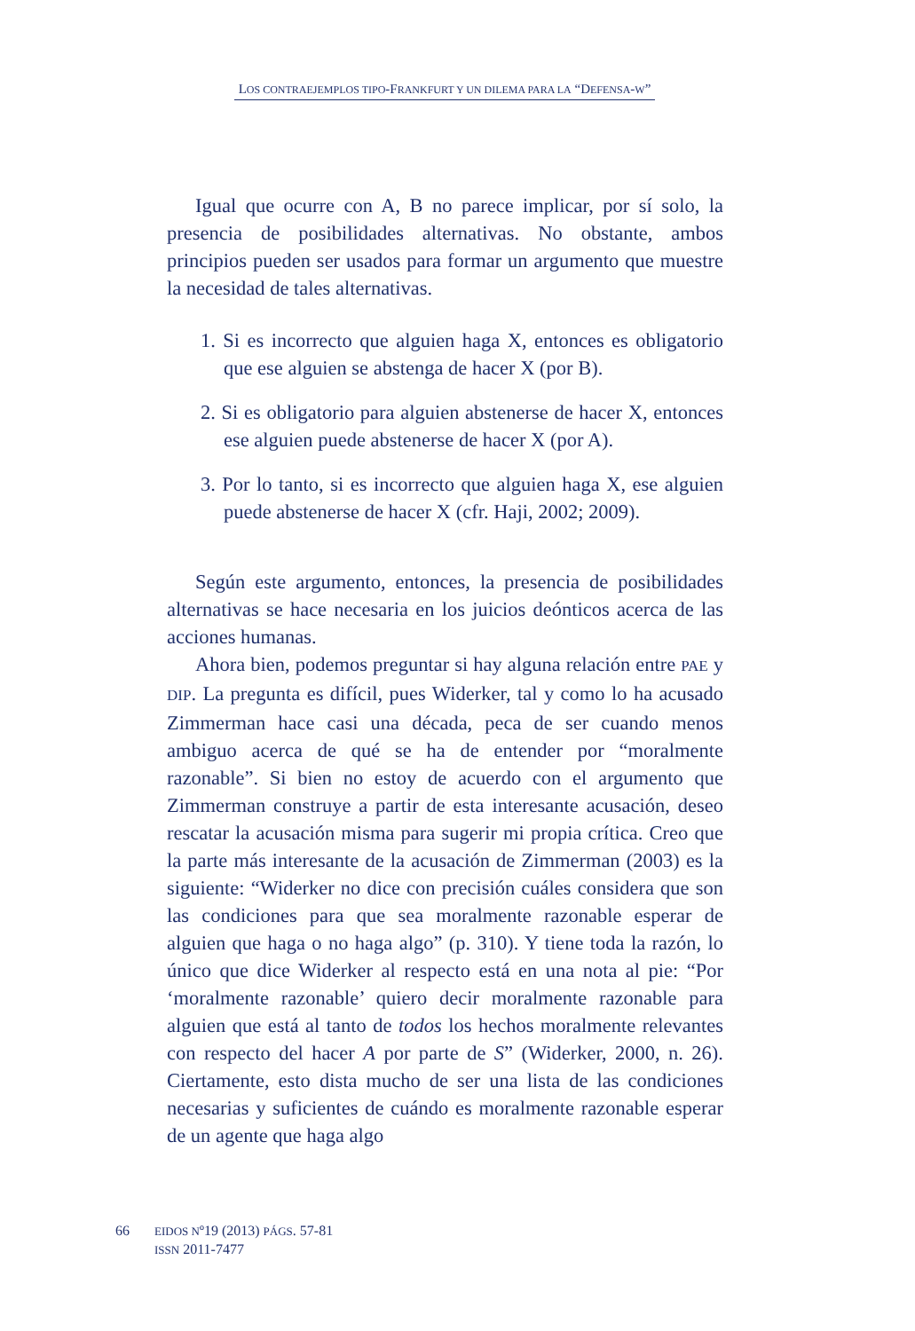LOS CONTRAEJEMPLOS TIPO-FRANKFURT Y UN DILEMA PARA LA “DEFENSA-W”
Igual que ocurre con A, B no parece implicar, por sí solo, la presencia de posibilidades alternativas. No obstante, ambos principios pueden ser usados para formar un argumento que muestre la necesidad de tales alternativas.
1. Si es incorrecto que alguien haga X, entonces es obligatorio que ese alguien se abstenga de hacer X (por B).
2. Si es obligatorio para alguien abstenerse de hacer X, entonces ese alguien puede abstenerse de hacer X (por A).
3. Por lo tanto, si es incorrecto que alguien haga X, ese alguien puede abstenerse de hacer X (cfr. Haji, 2002; 2009).
Según este argumento, entonces, la presencia de posibilidades alternativas se hace necesaria en los juicios deónticos acerca de las acciones humanas.
Ahora bien, podemos preguntar si hay alguna relación entre PAE y DIP. La pregunta es difícil, pues Widerker, tal y como lo ha acusado Zimmerman hace casi una década, peca de ser cuando menos ambiguo acerca de qué se ha de entender por “moralmente razonable”. Si bien no estoy de acuerdo con el argumento que Zimmerman construye a partir de esta interesante acusación, deseo rescatar la acusación misma para sugerir mi propia crítica. Creo que la parte más interesante de la acusación de Zimmerman (2003) es la siguiente: “Widerker no dice con precisión cuáles considera que son las condiciones para que sea moralmente razonable esperar de alguien que haga o no haga algo” (p. 310). Y tiene toda la razón, lo único que dice Widerker al respecto está en una nota al pie: “Por ‘moralmente razonable’ quiero decir moralmente razonable para alguien que está al tanto de todos los hechos moralmente relevantes con respecto del hacer A por parte de S” (Widerker, 2000, n. 26). Ciertamente, esto dista mucho de ser una lista de las condiciones necesarias y suficientes de cuándo es moralmente razonable esperar de un agente que haga algo
66
EIDOS Nº19 (2013) PÁGS. 57-81
ISSN 2011-7477